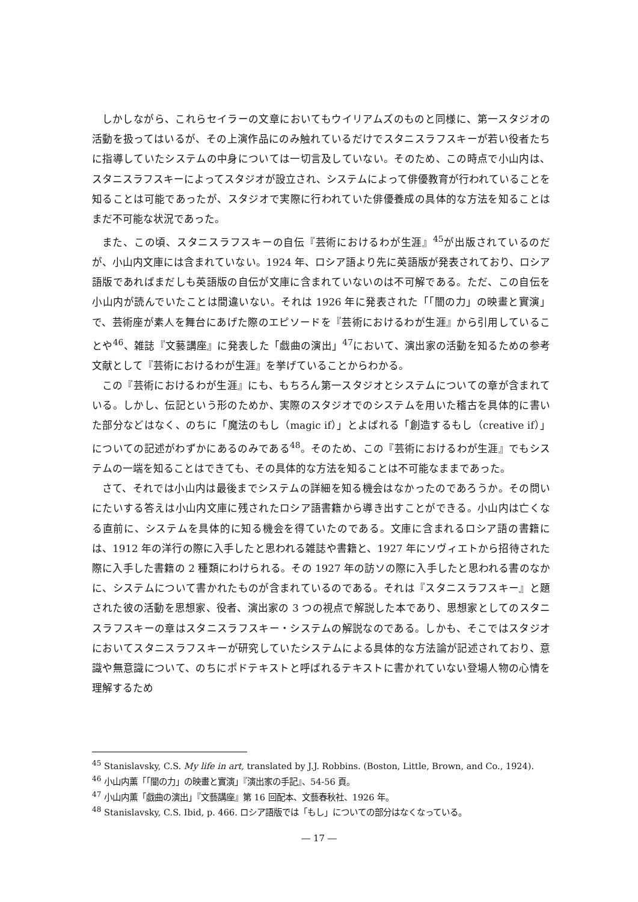しかしながら、これらセイラーの文章においてもウイリアムズのものと同様に、第一スタジオの活動を扱ってはいるが、その上演作品にのみ触れているだけでスタニスラフスキーが若い役者たちに指導していたシステムの中身については一切言及していない。そのため、この時点で小山内は、スタニスラフスキーによってスタジオが設立され、システムによって俳優教育が行われていることを知ることは可能であったが、スタジオで実際に行われていた俳優養成の具体的な方法を知ることはまだ不可能な状況であった。
また、この頃、スタニスラフスキーの自伝『芸術におけるわが生涯』<sup>45</sup>が出版されているのだが、小山内文庫には含まれていない。1924 年、ロシア語より先に英語版が発表されており、ロシア語版であればまだしも英語版の自伝が文庫に含まれていないのは不可解である。ただ、この自伝を小山内が読んでいたことは間違いない。それは 1926 年に発表された「「闇の力」の映畫と實演」で、芸術座が素人を舞台にあげた際のエピソードを『芸術におけるわが生涯』から引用していることや<sup>46</sup>、雑誌『文藝講座』に発表した「戯曲の演出」<sup>47</sup>において、演出家の活動を知るための参考文献として『芸術におけるわが生涯』を挙げていることからわかる。
この『芸術におけるわが生涯』にも、もちろん第一スタジオとシステムについての章が含まれている。しかし、伝記という形のためか、実際のスタジオでのシステムを用いた稽古を具体的に書いた部分などはなく、のちに「魔法のもし（magic if）」とよばれる「創造するもし（creative if）」についての記述がわずかにあるのみである<sup>48</sup>。そのため、この『芸術におけるわが生涯』でもシステムの一端を知ることはできても、その具体的な方法を知ることは不可能なままであった。
さて、それでは小山内は最後までシステムの詳細を知る機会はなかったのであろうか。その問いにたいする答えは小山内文庫に残されたロシア語書籍から導き出すことができる。小山内は亡くなる直前に、システムを具体的に知る機会を得ていたのである。文庫に含まれるロシア語の書籍には、1912 年の洋行の際に入手したと思われる雑誌や書籍と、1927 年にソヴィエトから招待された際に入手した書籍の 2 種類にわけられる。その 1927 年の訪ソの際に入手したと思われる書のなかに、システムについて書かれたものが含まれているのである。それは『スタニスラフスキー』と題された彼の活動を思想家、役者、演出家の 3 つの視点で解説した本であり、思想家としてのスタニスラフスキーの章はスタニスラフスキー・システムの解説なのである。しかも、そこではスタジオにおいてスタニスラフスキーが研究していたシステムによる具体的な方法論が記述されており、意識や無意識について、のちにポドテキストと呼ばれるテキストに書かれていない登場人物の心情を理解するため
<sup>45</sup> Stanislavsky, C.S. My life in art, translated by J.J. Robbins. (Boston, Little, Brown, and Co., 1924).
<sup>46</sup> 小山内薫「「闇の力」の映畫と實演」『演出家の手記』、54-56 頁。
<sup>47</sup> 小山内薫「戯曲の演出」『文藝講座』第 16 回配本、文藝春秋社、1926 年。
<sup>48</sup> Stanislavsky, C.S. Ibid, p. 466. ロシア語版では「もし」についての部分はなくなっている。
― 17 ―